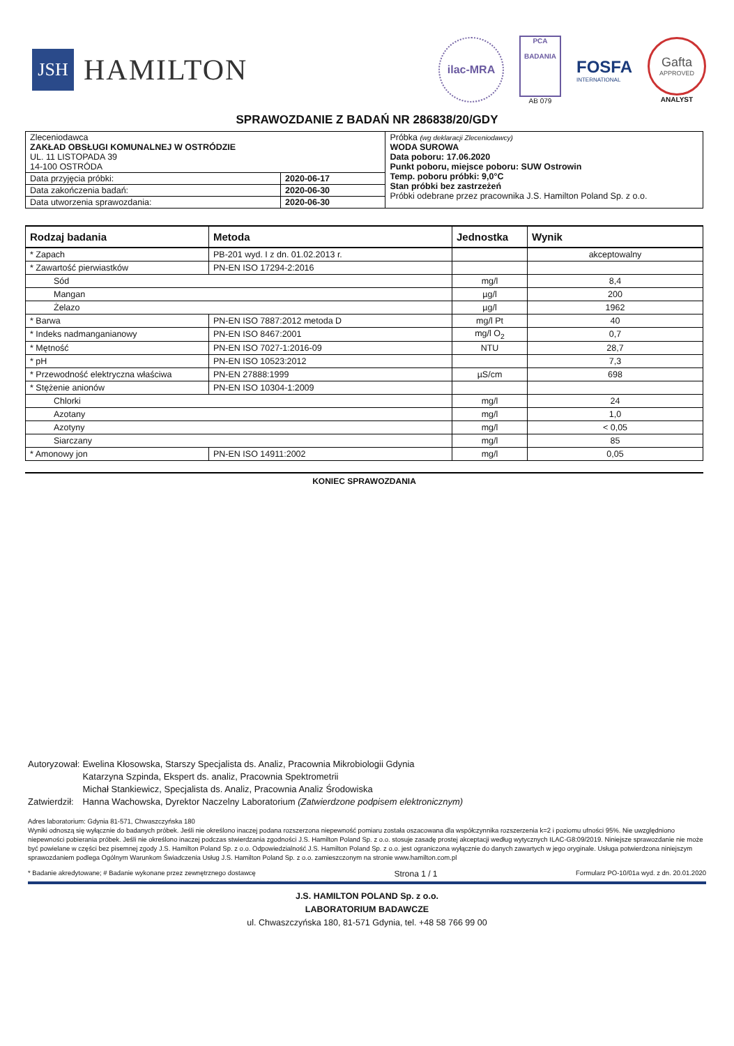JSH
HAMILTON
ilac-MRA
PCA
BADANIA
AB 079
FOSFA
INTERNATIONAL
Gafta
APPROVED
ANALYST
SPRAWOZDANIE Z BADAŃ NR 286838/20/GDY
| Zleceniodawca ZAKŁAD OBSŁUGI KOMUNALNEJ W OSTRÓDZIE UL. 11 LISTOPADA 39 14-100 OSTRÓDA | | Próbka (wg deklaracji Zleceniodawcy) WODA SUROWA Data poboru: 17.06.2020 Punkt poboru, miejsce poboru: SUW Ostrowin Temp. poboru próbki: 9,0°C Stan próbki bez zastrzeżeń Próbki odebrane przez pracownika J.S. Hamilton Poland Sp. z o.o. |
| Data przyjęcia próbki: | 2020-06-17 | |
| Data zakończenia badań: | 2020-06-30 | |
| Data utworzenia sprawozdania: | 2020-06-30 | |
| Rodzaj badania | Metoda | Jednostka | Wynik |
| --- | --- | --- | --- |
| * Zapach | PB-201 wyd. I z dn. 01.02.2013 r. | | akceptowalny |
| * Zawartość pierwiastków | PN-EN ISO 17294-2:2016 | | |
| Sód | | mg/l | 8,4 |
| Mangan | | µg/l | 200 |
| Żelazo | | µg/l | 1962 |
| * Barwa | PN-EN ISO 7887:2012 metoda D | mg/l Pt | 40 |
| * Indeks nadmanganianowy | PN-EN ISO 8467:2001 | mg/l O<sub>2</sub> | 0,7 |
| * Mętność | PN-EN ISO 7027-1:2016-09 | NTU | 28,7 |
| * pH | PN-EN ISO 10523:2012 | | 7,3 |
| * Przewodność elektryczna właściwa | PN-EN 27888:1999 | µS/cm | 698 |
| * Stężenie anionów | PN-EN ISO 10304-1:2009 | | |
| Chlorki | | mg/l | 24 |
| Azotany | | mg/l | 1,0 |
| Azotyny | | mg/l | < 0,05 |
| Siarczany | | mg/l | 85 |
| * Amonowy jon | PN-EN ISO 14911:2002 | mg/l | 0,05 |
KONIEC SPRAWOZDANIA
| Autoryzował: | Ewelina Kłosowska, Starszy Specjalista ds. Analiz, Pracownia Mikrobiologii Gdynia |
| | Katarzyna Szpinda, Ekspert ds. analiz, Pracownia Spektrometrii |
| | Michał Stankiewicz, Specjalista ds. Analiz, Pracownia Analiz Środowiska |
| Zatwierdził: | Hanna Wachowska, Dyrektor Naczelny Laboratorium (Zatwierdzone podpisem elektronicznym) |
Adres laboratorium: Gdynia 81-571, Chwaszczyńska 180
Wyniki odnoszą się wyłącznie do badanych próbek. Jeśli nie określono inaczej podana rozszerzona niepewność pomiaru została oszacowana dla współczynnika rozszerzenia k=2 i poziomu ufności 95%. Nie uwzględniono niepewności pobierania próbek. Jeśli nie określono inaczej podczas stwierdzania zgodności J.S. Hamilton Poland Sp. z o.o. stosuje zasadę prostej akceptacji według wytycznych ILAC-G8:09/2019. Niniejsze sprawozdanie nie może być powielane w części bez pisemnej zgody J.S. Hamilton Poland Sp. z o.o. Odpowiedzialność J.S. Hamilton Poland Sp. z o.o. jest ograniczona wyłącznie do danych zawartych w jego oryginale. Usługa potwierdzona niniejszym sprawozdaniem podlega Ogólnym Warunkom Świadczenia Usług J.S. Hamilton Poland Sp. z o.o. zamieszczonym na stronie www.hamilton.com.pl
* Badanie akredytowane; # Badanie wykonane przez zewnętrznego dostawcę Strona 1 / 1 Formularz PO-10/01a wyd. z dn. 20.01.2020
J.S. HAMILTON POLAND Sp. z o.o.
LABORATORIUM BADAWCZE
ul. Chwaszczyńska 180, 81-571 Gdynia, tel. +48 58 766 99 00